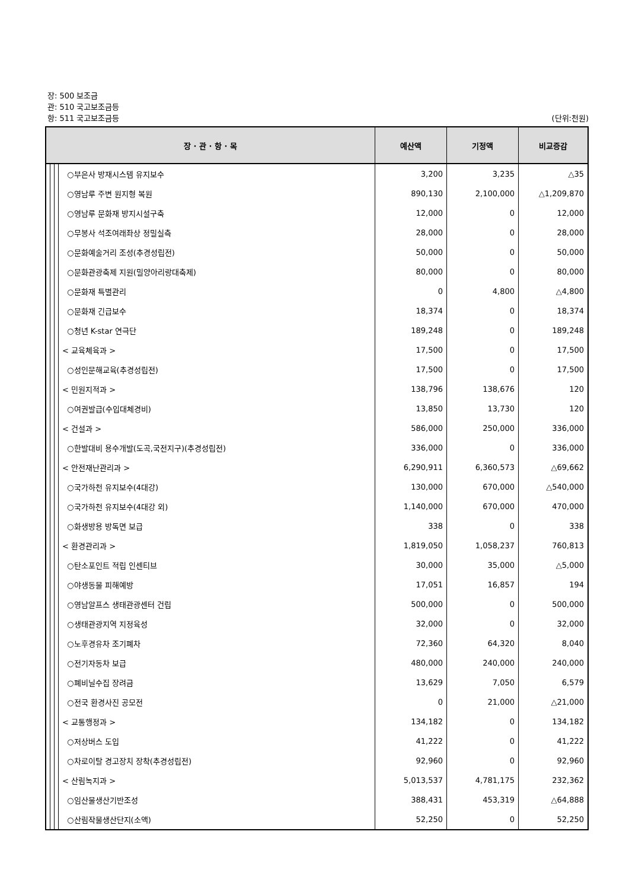장: 500 보조금
관: 510 국고보조금등
항: 511 국고보조금등
(단위:천원)
| 장 · 관 · 항 · 목 | | | | 예산액 | 기정액 | 비교증감 |
| --- | --- | --- | --- | --- | --- | --- |
| | | | ○부은사 방재시스템 유지보수 | 3,200 | 3,235 | △35 |
| | | | ○영남루 주변 원지형 복원 | 890,130 | 2,100,000 | △1,209,870 |
| | | | ○영남루 문화재 방지시설구축 | 12,000 | 0 | 12,000 |
| | | | ○무봉사 석조여래좌상 정밀실측 | 28,000 | 0 | 28,000 |
| | | | ○문화예술거리 조성(추경성립전) | 50,000 | 0 | 50,000 |
| | | | ○문화관광축제 지원(밀양아리랑대축제) | 80,000 | 0 | 80,000 |
| | | | ○문화재 특별관리 | 0 | 4,800 | △4,800 |
| | | | ○문화재 긴급보수 | 18,374 | 0 | 18,374 |
| | | | ○청년 K-star 연극단 | 189,248 | 0 | 189,248 |
| | | | < 교육체육과 > | 17,500 | 0 | 17,500 |
| | | | ○성인문해교육(추경성립전) | 17,500 | 0 | 17,500 |
| | | | < 민원지적과 > | 138,796 | 138,676 | 120 |
| | | | ○여권발급(수입대체경비) | 13,850 | 13,730 | 120 |
| | | | < 건설과 > | 586,000 | 250,000 | 336,000 |
| | | | ○한발대비 용수개발(도곡,국전지구)(추경성립전) | 336,000 | 0 | 336,000 |
| | | | < 안전재난관리과 > | 6,290,911 | 6,360,573 | △69,662 |
| | | | ○국가하천 유지보수(4대강) | 130,000 | 670,000 | △540,000 |
| | | | ○국가하천 유지보수(4대강 외) | 1,140,000 | 670,000 | 470,000 |
| | | | ○화생방용 방독면 보급 | 338 | 0 | 338 |
| | | | < 환경관리과 > | 1,819,050 | 1,058,237 | 760,813 |
| | | | ○탄소포인트 적립 인센티브 | 30,000 | 35,000 | △5,000 |
| | | | ○야생동물 피해예방 | 17,051 | 16,857 | 194 |
| | | | ○영남알프스 생태관광센터 건립 | 500,000 | 0 | 500,000 |
| | | | ○생태관광지역 지정육성 | 32,000 | 0 | 32,000 |
| | | | ○노후경유차 조기폐차 | 72,360 | 64,320 | 8,040 |
| | | | ○전기자동차 보급 | 480,000 | 240,000 | 240,000 |
| | | | ○폐비닐수집 장려금 | 13,629 | 7,050 | 6,579 |
| | | | ○전국 환경사진 공모전 | 0 | 21,000 | △21,000 |
| | | | < 교통행정과 > | 134,182 | 0 | 134,182 |
| | | | ○저상버스 도입 | 41,222 | 0 | 41,222 |
| | | | ○차로이탈 경고장치 장착(추경성립전) | 92,960 | 0 | 92,960 |
| | | | < 산림녹지과 > | 5,013,537 | 4,781,175 | 232,362 |
| | | | ○임산물생산기반조성 | 388,431 | 453,319 | △64,888 |
| | | | ○산림작물생산단지(소액) | 52,250 | 0 | 52,250 |